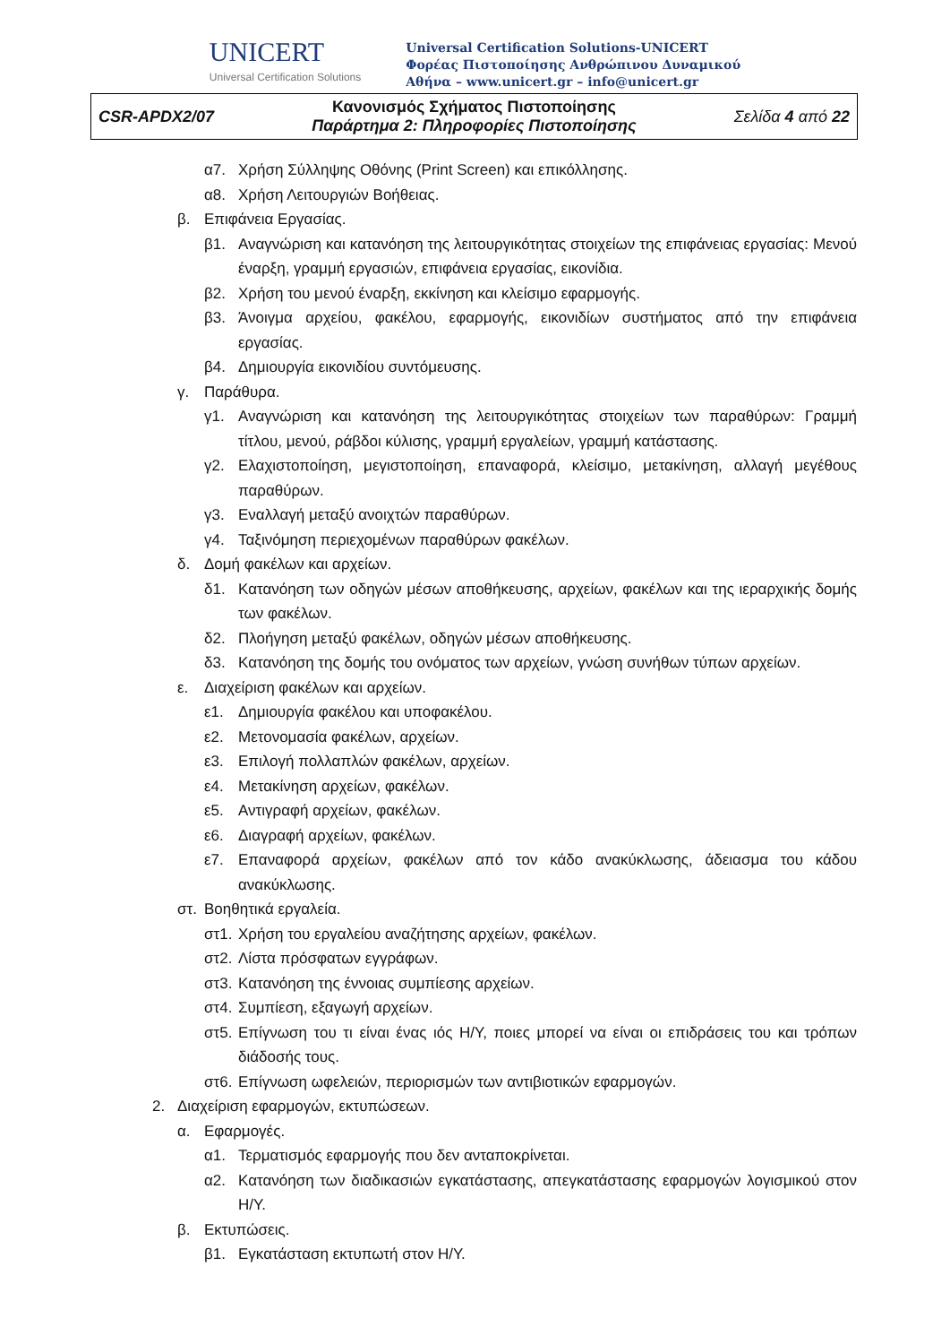UNICERT
Universal Certification Solutions
Universal Certification Solutions-UNICERT
Φορέας Πιστοποίησης Ανθρώπινου Δυναμικού
Αθήνα – www.unicert.gr – info@unicert.gr
| CSR-APDX2/07 | Κανονισμός Σχήματος Πιστοποίησης Παράρτημα 2: Πληροφορίες Πιστοποίησης | Σελίδα 4 από 22 |
α7. Χρήση Σύλληψης Οθόνης (Print Screen) και επικόλλησης.
α8. Χρήση Λειτουργιών Βοήθειας.
β. Επιφάνεια Εργασίας.
β1. Αναγνώριση και κατανόηση της λειτουργικότητας στοιχείων της επιφάνειας εργασίας: Μενού έναρξη, γραμμή εργασιών, επιφάνεια εργασίας, εικονίδια.
β2. Χρήση του μενού έναρξη, εκκίνηση και κλείσιμο εφαρμογής.
β3. Άνοιγμα αρχείου, φακέλου, εφαρμογής, εικονιδίων συστήματος από την επιφάνεια εργασίας.
β4. Δημιουργία εικονιδίου συντόμευσης.
γ. Παράθυρα.
γ1. Αναγνώριση και κατανόηση της λειτουργικότητας στοιχείων των παραθύρων: Γραμμή τίτλου, μενού, ράβδοι κύλισης, γραμμή εργαλείων, γραμμή κατάστασης.
γ2. Ελαχιστοποίηση, μεγιστοποίηση, επαναφορά, κλείσιμο, μετακίνηση, αλλαγή μεγέθους παραθύρων.
γ3. Εναλλαγή μεταξύ ανοιχτών παραθύρων.
γ4. Ταξινόμηση περιεχομένων παραθύρων φακέλων.
δ. Δομή φακέλων και αρχείων.
δ1. Κατανόηση των οδηγών μέσων αποθήκευσης, αρχείων, φακέλων και της ιεραρχικής δομής των φακέλων.
δ2. Πλοήγηση μεταξύ φακέλων, οδηγών μέσων αποθήκευσης.
δ3. Κατανόηση της δομής του ονόματος των αρχείων, γνώση συνήθων τύπων αρχείων.
ε. Διαχείριση φακέλων και αρχείων.
ε1. Δημιουργία φακέλου και υποφακέλου.
ε2. Μετονομασία φακέλων, αρχείων.
ε3. Επιλογή πολλαπλών φακέλων, αρχείων.
ε4. Μετακίνηση αρχείων, φακέλων.
ε5. Αντιγραφή αρχείων, φακέλων.
ε6. Διαγραφή αρχείων, φακέλων.
ε7. Επαναφορά αρχείων, φακέλων από τον κάδο ανακύκλωσης, άδειασμα του κάδου ανακύκλωσης.
στ. Βοηθητικά εργαλεία.
στ1. Χρήση του εργαλείου αναζήτησης αρχείων, φακέλων.
στ2. Λίστα πρόσφατων εγγράφων.
στ3. Κατανόηση της έννοιας συμπίεσης αρχείων.
στ4. Συμπίεση, εξαγωγή αρχείων.
στ5. Επίγνωση του τι είναι ένας ιός Η/Υ, ποιες μπορεί να είναι οι επιδράσεις του και τρόπων διάδοσής τους.
στ6. Επίγνωση ωφελειών, περιορισμών των αντιβιοτικών εφαρμογών.
2. Διαχείριση εφαρμογών, εκτυπώσεων.
α. Εφαρμογές.
α1. Τερματισμός εφαρμογής που δεν ανταποκρίνεται.
α2. Κατανόηση των διαδικασιών εγκατάστασης, απεγκατάστασης εφαρμογών λογισμικού στον Η/Υ.
β. Εκτυπώσεις.
β1. Εγκατάσταση εκτυπωτή στον Η/Υ.